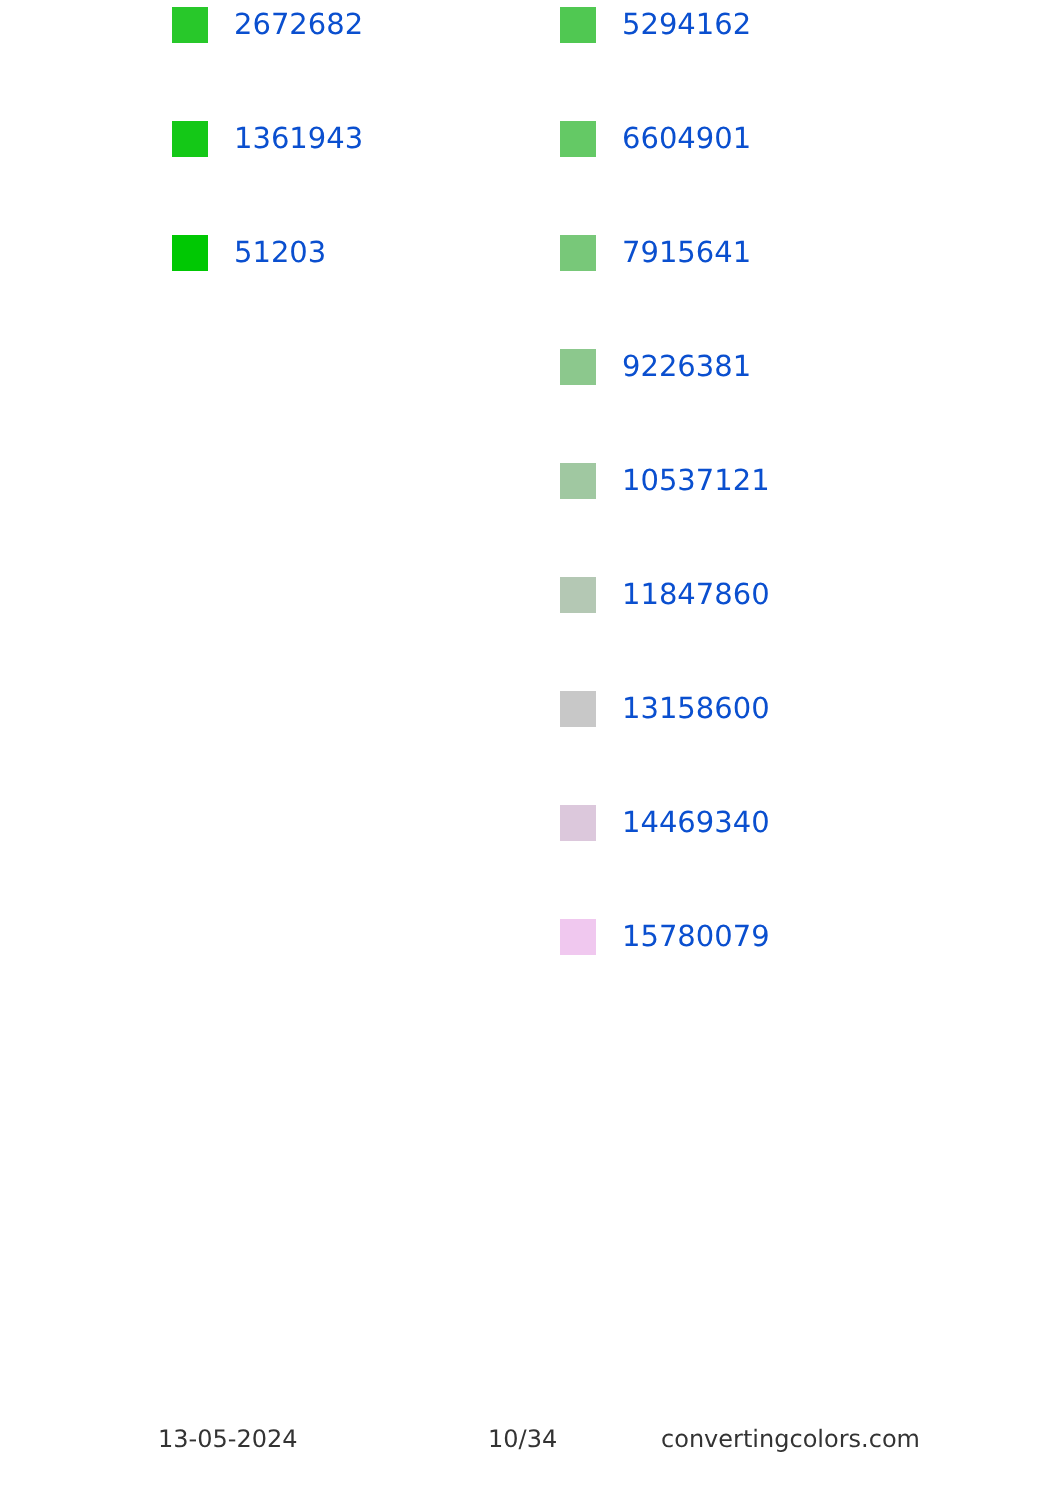2672682
1361943
51203
5294162
6604901
7915641
9226381
10537121
11847860
13158600
14469340
15780079
13-05-2024 10/34 convertingcolors.com